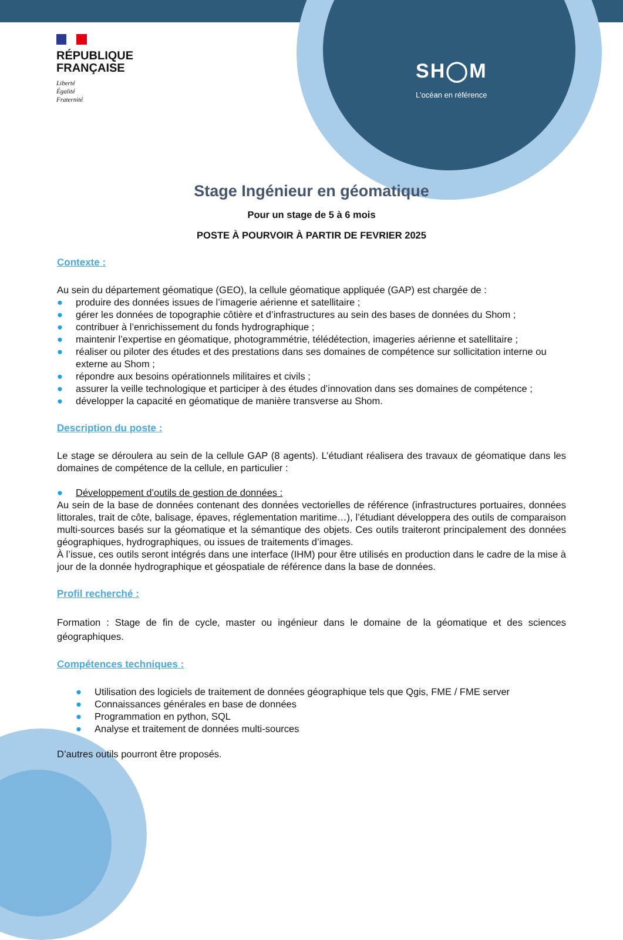RÉPUBLIQUE
FRANÇAISE
Liberté
Égalité
Fraternité
SH◯M
L’océan en référence
Stage Ingénieur en géomatique
Pour un stage de 5 à 6 mois
POSTE À POURVOIR À PARTIR DE FEVRIER 2025
Contexte :
Au sein du département géomatique (GEO), la cellule géomatique appliquée (GAP) est chargée de :
● produire des données issues de l’imagerie aérienne et satellitaire ;
● gérer les données de topographie côtière et d’infrastructures au sein des bases de données du Shom ;
● contribuer à l’enrichissement du fonds hydrographique ;
● maintenir l’expertise en géomatique, photogrammétrie, télédétection, imageries aérienne et satellitaire ;
● réaliser ou piloter des études et des prestations dans ses domaines de compétence sur sollicitation interne ou externe au Shom ;
● répondre aux besoins opérationnels militaires et civils ;
● assurer la veille technologique et participer à des études d’innovation dans ses domaines de compétence ;
● développer la capacité en géomatique de manière transverse au Shom.
Description du poste :
Le stage se déroulera au sein de la cellule GAP (8 agents). L’étudiant réalisera des travaux de géomatique dans les domaines de compétence de la cellule, en particulier :
● Développement d’outils de gestion de données :
Au sein de la base de données contenant des données vectorielles de référence (infrastructures portuaires, données littorales, trait de côte, balisage, épaves, réglementation maritime…), l’étudiant développera des outils de comparaison multi-sources basés sur la géomatique et la sémantique des objets. Ces outils traiteront principalement des données géographiques, hydrographiques, ou issues de traitements d’images.
À l’issue, ces outils seront intégrés dans une interface (IHM) pour être utilisés en production dans le cadre de la mise à jour de la donnée hydrographique et géospatiale de référence dans la base de données.
Profil recherché :
Formation : Stage de fin de cycle, master ou ingénieur dans le domaine de la géomatique et des sciences géographiques.
Compétences techniques :
● Utilisation des logiciels de traitement de données géographique tels que Qgis, FME / FME server
● Connaissances générales en base de données
● Programmation en python, SQL
● Analyse et traitement de données multi-sources
D’autres outils pourront être proposés.